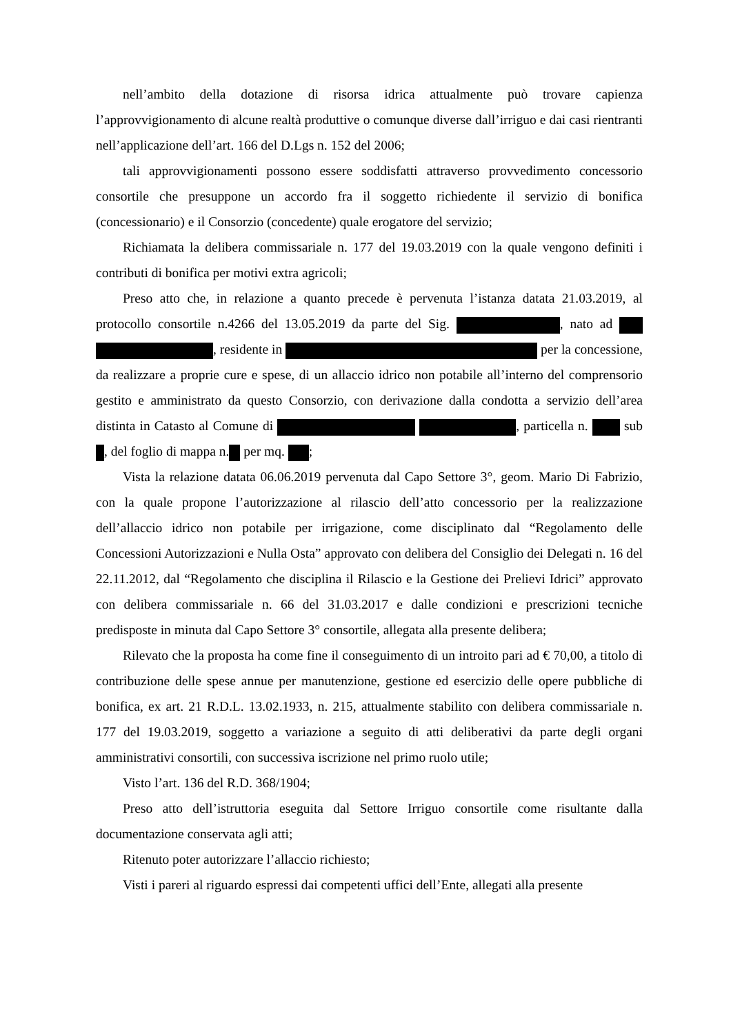nell’ambito della dotazione di risorsa idrica attualmente può trovare capienza l’approvvigionamento di alcune realtà produttive o comunque diverse dall’irriguo e dai casi rientranti nell’applicazione dell’art. 166 del D.Lgs n. 152 del 2006;
tali approvvigionamenti possono essere soddisfatti attraverso provvedimento concessorio consortile che presuppone un accordo fra il soggetto richiedente il servizio di bonifica (concessionario) e il Consorzio (concedente) quale erogatore del servizio;
Richiamata la delibera commissariale n. 177 del 19.03.2019 con la quale vengono definiti i contributi di bonifica per motivi extra agricoli;
Preso atto che, in relazione a quanto precede è pervenuta l’istanza datata 21.03.2019, al protocollo consortile n.4266 del 13.05.2019 da parte del Sig. , nato ad , residente in per la concessione, da realizzare a proprie cure e spese, di un allaccio idrico non potabile all’interno del comprensorio gestito e amministrato da questo Consorzio, con derivazione dalla condotta a servizio dell’area distinta in Catasto al Comune di , particella n. sub , del foglio di mappa n. per mq. ;
Vista la relazione datata 06.06.2019 pervenuta dal Capo Settore 3°, geom. Mario Di Fabrizio, con la quale propone l’autorizzazione al rilascio dell’atto concessorio per la realizzazione dell’allaccio idrico non potabile per irrigazione, come disciplinato dal “Regolamento delle Concessioni Autorizzazioni e Nulla Osta” approvato con delibera del Consiglio dei Delegati n. 16 del 22.11.2012, dal “Regolamento che disciplina il Rilascio e la Gestione dei Prelievi Idrici” approvato con delibera commissariale n. 66 del 31.03.2017 e dalle condizioni e prescrizioni tecniche predisposte in minuta dal Capo Settore 3° consortile, allegata alla presente delibera;
Rilevato che la proposta ha come fine il conseguimento di un introito pari ad € 70,00, a titolo di contribuzione delle spese annue per manutenzione, gestione ed esercizio delle opere pubbliche di bonifica, ex art. 21 R.D.L. 13.02.1933, n. 215, attualmente stabilito con delibera commissariale n. 177 del 19.03.2019, soggetto a variazione a seguito di atti deliberativi da parte degli organi amministrativi consortili, con successiva iscrizione nel primo ruolo utile;
Visto l’art. 136 del R.D. 368/1904;
Preso atto dell’istruttoria eseguita dal Settore Irriguo consortile come risultante dalla documentazione conservata agli atti;
Ritenuto poter autorizzare l’allaccio richiesto;
Visti i pareri al riguardo espressi dai competenti uffici dell’Ente, allegati alla presente